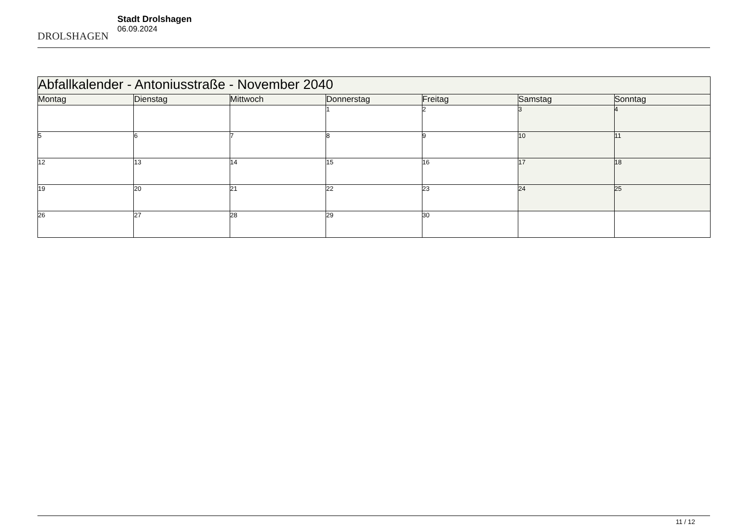DROLSHAGEN
Stadt Drolshagen
06.09.2024
| Abfallkalender - Antoniusstraße - November 2040 | | | | | | |
| Montag | Dienstag | Mittwoch | Donnerstag | Freitag | Samstag | Sonntag |
| | | | 1 | 2 | 3 | 4 |
| 5 | 6 | 7 | 8 | 9 | 10 | 11 |
| 12 | 13 | 14 | 15 | 16 | 17 | 18 |
| 19 | 20 | 21 | 22 | 23 | 24 | 25 |
| 26 | 27 | 28 | 29 | 30 | | |
11 / 12